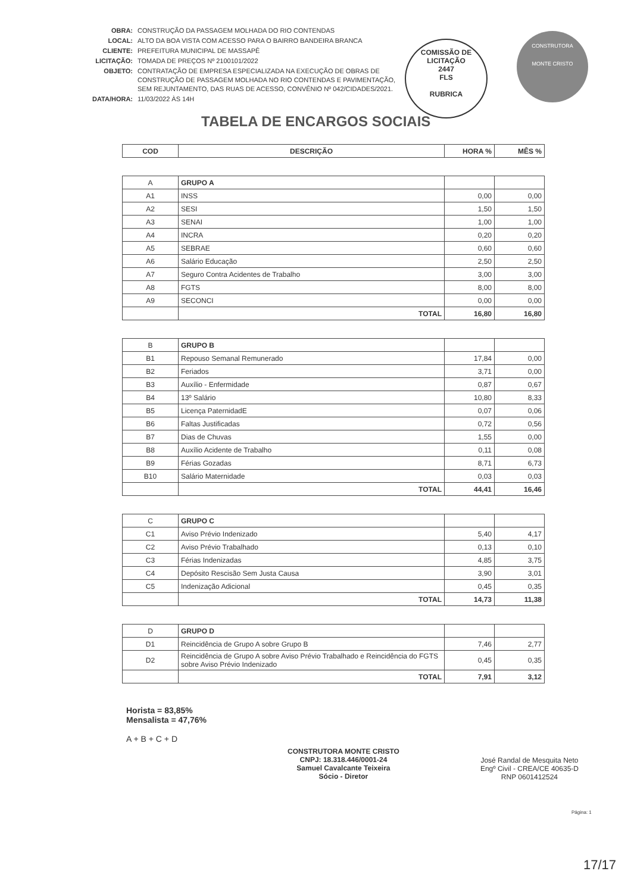| OBRA: | CONSTRUÇÃO DA PASSAGEM MOLHADA DO RIO CONTENDAS |
| LOCAL: | ALTO DA BOA VISTA COM ACESSO PARA O BAIRRO BANDEIRA BRANCA |
| CLIENTE: | PREFEITURA MUNICIPAL DE MASSAPÊ |
| LICITAÇÃO: | TOMADA DE PREÇOS Nº 2100101/2022 |
| OBJETO: | CONTRATAÇÃO DE EMPRESA ESPECIALIZADA NA EXECUÇÃO DE OBRAS DE CONSTRUÇÃO DE PASSAGEM MOLHADA NO RIO CONTENDAS E PAVIMENTAÇÃO, SEM REJUNTAMENTO, DAS RUAS DE ACESSO, CONVÊNIO Nº 042/CIDADES/2021. |
| DATA/HORA: | 11/03/2022 ÀS 14H |
COMISSÃO DE LICITAÇÃO
2447
FLS
RUBRICA
CONSTRUTORA
MONTE CRISTO
TABELA DE ENCARGOS SOCIAIS
| COD | DESCRIÇÃO | HORA % | MÊS % |
| --- | --- | --- | --- |
| A | GRUPO A | | |
| A1 | INSS | 0,00 | 0,00 |
| A2 | SESI | 1,50 | 1,50 |
| A3 | SENAI | 1,00 | 1,00 |
| A4 | INCRA | 0,20 | 0,20 |
| A5 | SEBRAE | 0,60 | 0,60 |
| A6 | Salário Educação | 2,50 | 2,50 |
| A7 | Seguro Contra Acidentes de Trabalho | 3,00 | 3,00 |
| A8 | FGTS | 8,00 | 8,00 |
| A9 | SECONCI | 0,00 | 0,00 |
| | TOTAL | 16,80 | 16,80 |
| B | GRUPO B | | |
| B1 | Repouso Semanal Remunerado | 17,84 | 0,00 |
| B2 | Feriados | 3,71 | 0,00 |
| B3 | Auxílio - Enfermidade | 0,87 | 0,67 |
| B4 | 13º Salário | 10,80 | 8,33 |
| B5 | Licença PaternidadE | 0,07 | 0,06 |
| B6 | Faltas Justificadas | 0,72 | 0,56 |
| B7 | Dias de Chuvas | 1,55 | 0,00 |
| B8 | Auxílio Acidente de Trabalho | 0,11 | 0,08 |
| B9 | Férias Gozadas | 8,71 | 6,73 |
| B10 | Salário Maternidade | 0,03 | 0,03 |
| | TOTAL | 44,41 | 16,46 |
| C | GRUPO C | | |
| C1 | Aviso Prévio Indenizado | 5,40 | 4,17 |
| C2 | Aviso Prévio Trabalhado | 0,13 | 0,10 |
| C3 | Férias Indenizadas | 4,85 | 3,75 |
| C4 | Depósito Rescisão Sem Justa Causa | 3,90 | 3,01 |
| C5 | Indenização Adicional | 0,45 | 0,35 |
| | TOTAL | 14,73 | 11,38 |
| D | GRUPO D | | |
| D1 | Reincidência de Grupo A sobre Grupo B | 7,46 | 2,77 |
| D2 | Reincidência de Grupo A sobre Aviso Prévio Trabalhado e Reincidência do FGTS sobre Aviso Prévio Indenizado | 0,45 | 0,35 |
| | TOTAL | 7,91 | 3,12 |
Horista = 83,85%
Mensalista = 47,76%
A + B + C + D
CONSTRUTORA MONTE CRISTO
CNPJ: 18.318.446/0001-24
Samuel Cavalcante Teixeira
Sócio - Diretor
José Randal de Mesquita Neto
Engº Civil - CREA/CE 40635-D
RNP 0601412524
Página: 1
17/17